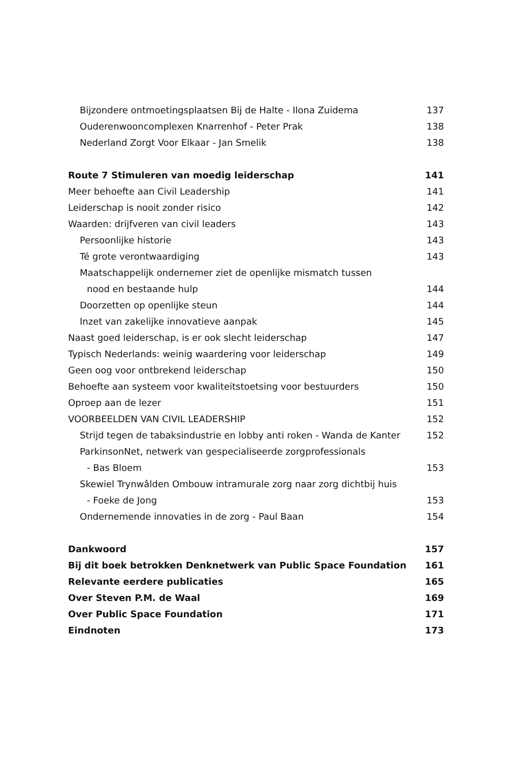Bijzondere ontmoetingsplaatsen Bij de Halte - Ilona Zuidema 137
Ouderenwooncomplexen Knarrenhof - Peter Prak 138
Nederland Zorgt Voor Elkaar - Jan Smelik 138
Route 7 Stimuleren van moedig leiderschap 141
Meer behoefte aan Civil Leadership 141
Leiderschap is nooit zonder risico 142
Waarden: drijfveren van civil leaders 143
Persoonlijke historie 143
Té grote verontwaardiging 143
Maatschappelijk ondernemer ziet de openlijke mismatch tussen
nood en bestaande hulp 144
Doorzetten op openlijke steun 144
Inzet van zakelijke innovatieve aanpak 145
Naast goed leiderschap, is er ook slecht leiderschap 147
Typisch Nederlands: weinig waardering voor leiderschap 149
Geen oog voor ontbrekend leiderschap 150
Behoefte aan systeem voor kwaliteitstoetsing voor bestuurders 150
Oproep aan de lezer 151
VOORBEELDEN VAN CIVIL LEADERSHIP 152
Strijd tegen de tabaksindustrie en lobby anti roken - Wanda de Kanter 152
ParkinsonNet, netwerk van gespecialiseerde zorgprofessionals
- Bas Bloem 153
Skewiel Trynwâlden Ombouw intramurale zorg naar zorg dichtbij huis
- Foeke de Jong 153
Ondernemende innovaties in de zorg - Paul Baan 154
Dankwoord 157
Bij dit boek betrokken Denknetwerk van Public Space Foundation 161
Relevante eerdere publicaties 165
Over Steven P.M. de Waal 169
Over Public Space Foundation 171
Eindnoten 173